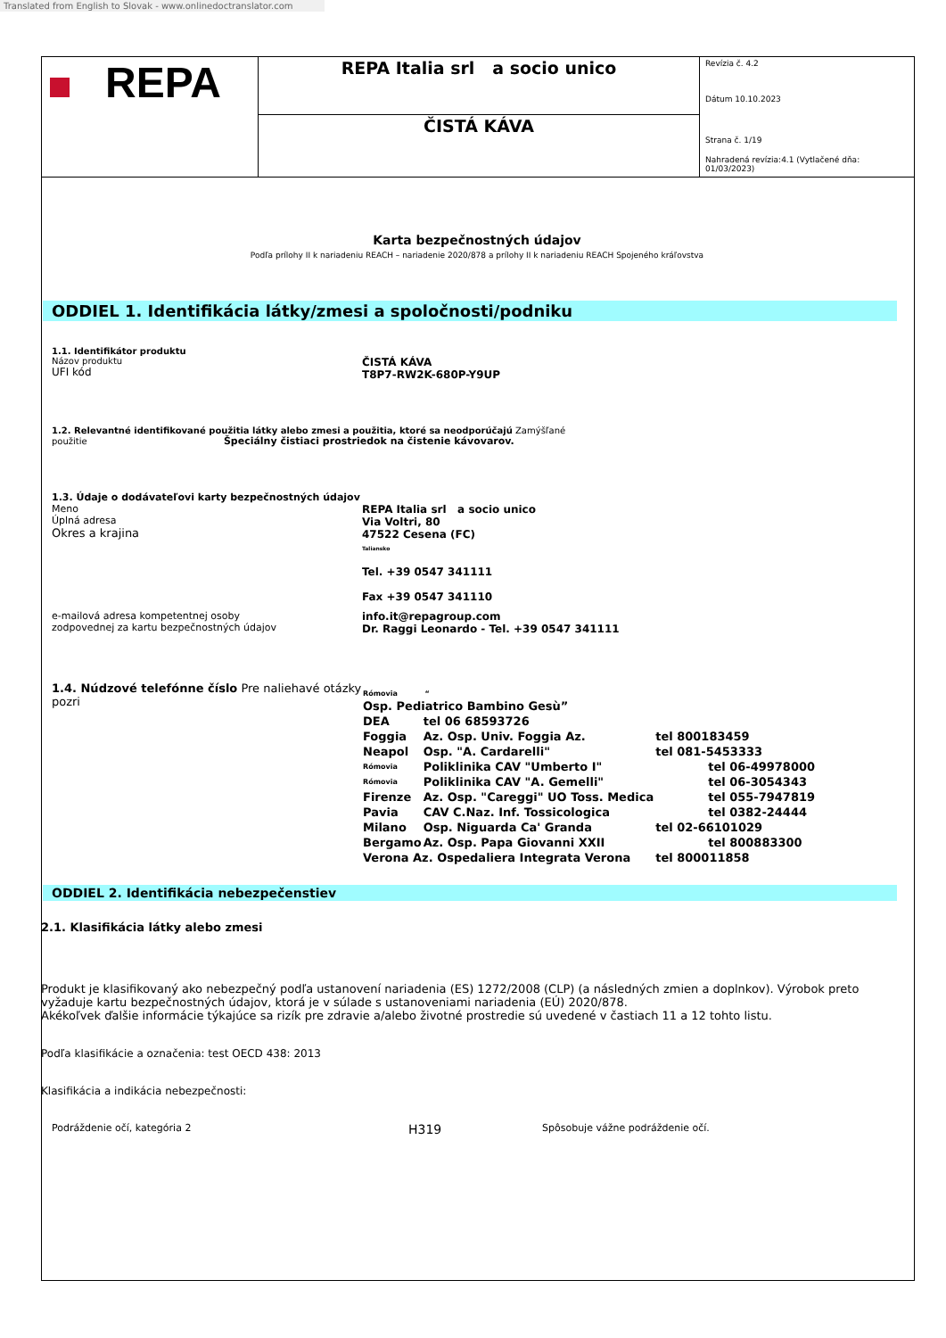Translated from English to Slovak - www.onlinedoctranslator.com
| REPA | REPA Italia srl a socio unico | Revízia č. 4.2 Dátum 10.10.2023 Strana č. 1/19 Nahradená revízia:4.1 (Vytlačené dňa: 01/03/2023) |
| | ČISTÁ KÁVA | |
Karta bezpečnostných údajov
Podľa prílohy II k nariadeniu REACH – nariadenie 2020/878 a prílohy II k nariadeniu REACH Spojeného kráľovstva
ODDIEL 1. Identifikácia látky/zmesi a spoločnosti/podniku
1.1. Identifikátor produktu
Názov produktu
UFI kód
ČISTÁ KÁVA
T8P7-RW2K-680P-Y9UP
1.2. Relevantné identifikované použitia látky alebo zmesi a použitia, ktoré sa neodporúčajú Zamýšľané
použitie Špeciálny čistiaci prostriedok na čistenie kávovarov.
1.3. Údaje o dodávateľovi karty bezpečnostných údajov
Meno
Úplná adresa
Okres a krajina
REPA Italia srl a socio unico
Via Voltri, 80
47522 Cesena (FC)
Taliansko
Tel. +39 0547 341111
Fax +39 0547 341110
e-mailová adresa kompetentnej osoby
zodpovednej za kartu bezpečnostných údajov
info.it@repagroup.com
Dr. Raggi Leonardo - Tel. +39 0547 341111
1.4. Núdzové telefónne číslo Pre naliehavé otázky pozri
| Rómovia “ | | |
| Osp. Pediatrico Bambino Gesù” | | |
| DEA | tel 06 68593726 | |
| Foggia | Az. Osp. Univ. Foggia Az. | tel 800183459 |
| Neapol | Osp. "A. Cardarelli" | tel 081-5453333 |
| Rómovia | Poliklinika CAV "Umberto I" | tel 06-49978000 |
| Rómovia | Poliklinika CAV "A. Gemelli" | tel 06-3054343 |
| Firenze | Az. Osp. "Careggi" UO Toss. Medica | tel 055-7947819 |
| Pavia | CAV C.Naz. Inf. Tossicologica | tel 0382-24444 |
| Milano | Osp. Niguarda Ca' Granda | tel 02-66101029 |
| Bergamo | Az. Osp. Papa Giovanni XXII | tel 800883300 |
| Verona Az. Ospedaliera Integrata Verona | | tel 800011858 |
ODDIEL 2. Identifikácia nebezpečenstiev
2.1. Klasifikácia látky alebo zmesi
Produkt je klasifikovaný ako nebezpečný podľa ustanovení nariadenia (ES) 1272/2008 (CLP) (a následných zmien a doplnkov). Výrobok preto vyžaduje kartu bezpečnostných údajov, ktorá je v súlade s ustanoveniami nariadenia (EÚ) 2020/878.
Akékoľvek ďalšie informácie týkajúce sa rizík pre zdravie a/alebo životné prostredie sú uvedené v častiach 11 a 12 tohto listu.
Podľa klasifikácie a označenia: test OECD 438: 2013
Klasifikácia a indikácia nebezpečnosti:
Podráždenie očí, kategória 2
H319
Spôsobuje vážne podráždenie očí.